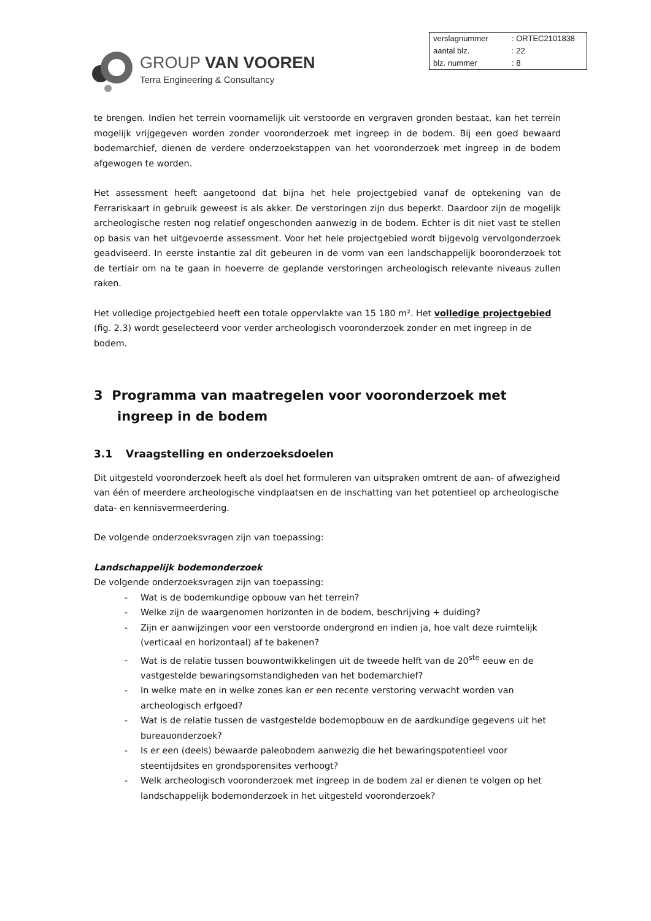GROUP VAN VOOREN
Terra Engineering & Consultancy
| verslagnummer | : ORTEC2101838 |
| aantal blz. | : 22 |
| blz. nummer | : 8 |
te brengen. Indien het terrein voornamelijk uit verstoorde en vergraven gronden bestaat, kan het terrein mogelijk vrijgegeven worden zonder vooronderzoek met ingreep in de bodem. Bij een goed bewaard bodemarchief, dienen de verdere onderzoekstappen van het vooronderzoek met ingreep in de bodem afgewogen te worden.
Het assessment heeft aangetoond dat bijna het hele projectgebied vanaf de optekening van de Ferrariskaart in gebruik geweest is als akker. De verstoringen zijn dus beperkt. Daardoor zijn de mogelijk archeologische resten nog relatief ongeschonden aanwezig in de bodem. Echter is dit niet vast te stellen op basis van het uitgevoerde assessment. Voor het hele projectgebied wordt bijgevolg vervolgonderzoek geadviseerd. In eerste instantie zal dit gebeuren in de vorm van een landschappelijk booronderzoek tot de tertiair om na te gaan in hoeverre de geplande verstoringen archeologisch relevante niveaus zullen raken.
Het volledige projectgebied heeft een totale oppervlakte van 15 180 m². Het volledige projectgebied (fig. 2.3) wordt geselecteerd voor verder archeologisch vooronderzoek zonder en met ingreep in de bodem.
3 Programma van maatregelen voor vooronderzoek met ingreep in de bodem
3.1 Vraagstelling en onderzoeksdoelen
Dit uitgesteld vooronderzoek heeft als doel het formuleren van uitspraken omtrent de aan- of afwezigheid van één of meerdere archeologische vindplaatsen en de inschatting van het potentieel op archeologische data- en kennisvermeerdering.
De volgende onderzoeksvragen zijn van toepassing:
Landschappelijk bodemonderzoek
De volgende onderzoeksvragen zijn van toepassing:
- Wat is de bodemkundige opbouw van het terrein?
- Welke zijn de waargenomen horizonten in de bodem, beschrijving + duiding?
- Zijn er aanwijzingen voor een verstoorde ondergrond en indien ja, hoe valt deze ruimtelijk (verticaal en horizontaal) af te bakenen?
- Wat is de relatie tussen bouwontwikkelingen uit de tweede helft van de 20<sup>ste</sup> eeuw en de vastgestelde bewaringsomstandigheden van het bodemarchief?
- In welke mate en in welke zones kan er een recente verstoring verwacht worden van archeologisch erfgoed?
- Wat is de relatie tussen de vastgestelde bodemopbouw en de aardkundige gegevens uit het bureauonderzoek?
- Is er een (deels) bewaarde paleobodem aanwezig die het bewaringspotentieel voor steentijdsites en grondsporensites verhoogt?
- Welk archeologisch vooronderzoek met ingreep in de bodem zal er dienen te volgen op het landschappelijk bodemonderzoek in het uitgesteld vooronderzoek?